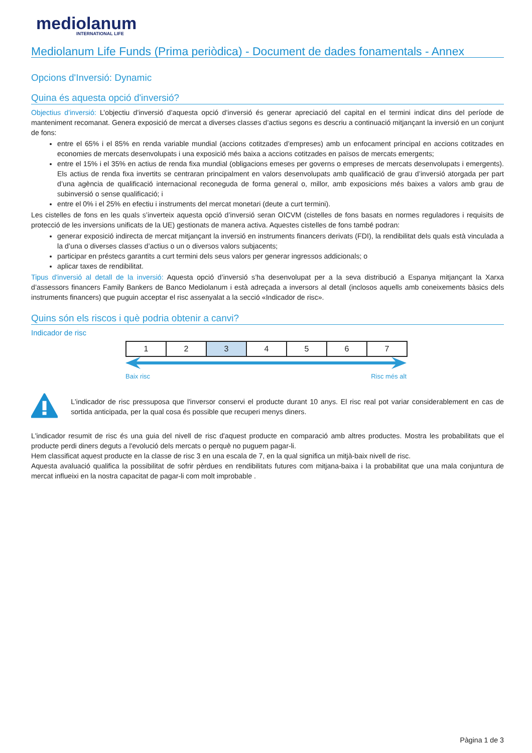mediolanum
INTERNATIONAL LIFE
Mediolanum Life Funds (Prima periòdica) - Document de dades fonamentals - Annex
Opcions d'Inversió: Dynamic
Quina és aquesta opció d'inversió?
Objectius d'inversió: L’objectiu d’inversió d’aquesta opció d’inversió és generar apreciació del capital en el termini indicat dins del període de manteniment recomanat. Genera exposició de mercat a diverses classes d’actius segons es descriu a continuació mitjançant la inversió en un conjunt de fons:
entre el 65% i el 85% en renda variable mundial (accions cotitzades d’empreses) amb un enfocament principal en accions cotitzades en economies de mercats desenvolupats i una exposició més baixa a accions cotitzades en països de mercats emergents;
entre el 15% i el 35% en actius de renda fixa mundial (obligacions emeses per governs o empreses de mercats desenvolupats i emergents). Els actius de renda fixa invertits se centraran principalment en valors desenvolupats amb qualificació de grau d’inversió atorgada per part d’una agència de qualificació internacional reconeguda de forma general o, millor, amb exposicions més baixes a valors amb grau de subinversió o sense qualificació; i
entre el 0% i el 25% en efectiu i instruments del mercat monetari (deute a curt termini).
Les cistelles de fons en les quals s’inverteix aquesta opció d’inversió seran OICVM (cistelles de fons basats en normes reguladores i requisits de protecció de les inversions unificats de la UE) gestionats de manera activa. Aquestes cistelles de fons també podran:
generar exposició indirecta de mercat mitjançant la inversió en instruments financers derivats (FDI), la rendibilitat dels quals està vinculada a la d’una o diverses classes d’actius o un o diversos valors subjacents;
participar en préstecs garantits a curt termini dels seus valors per generar ingressos addicionals; o
aplicar taxes de rendibilitat.
Tipus d'inversió al detall de la inversió: Aquesta opció d’inversió s’ha desenvolupat per a la seva distribució a Espanya mitjançant la Xarxa d’assessors financers Family Bankers de Banco Mediolanum i està adreçada a inversors al detall (inclosos aquells amb coneixements bàsics dels instruments financers) que puguin acceptar el risc assenyalat a la secció «Indicador de risc».
Quins són els riscos i què podria obtenir a canvi?
Indicador de risc
| 1 | 2 | 3 | 4 | 5 | 6 | 7 |
Baix risc Risc més alt
L'indicador de risc pressuposa que l'inversor conservi el producte durant 10 anys. El risc real pot variar considerablement en cas de sortida anticipada, per la qual cosa és possible que recuperi menys diners.
L'indicador resumit de risc és una guia del nivell de risc d'aquest producte en comparació amb altres productes. Mostra les probabilitats que el producte perdi diners deguts a l'evolució dels mercats o perquè no puguem pagar-li.
Hem classificat aquest producte en la classe de risc 3 en una escala de 7, en la qual significa un mitjà-baix nivell de risc.
Aquesta avaluació qualifica la possibilitat de sofrir pèrdues en rendibilitats futures com mitjana-baixa i la probabilitat que una mala conjuntura de mercat influeixi en la nostra capacitat de pagar-li com molt improbable .
Pàgina 1 de 3